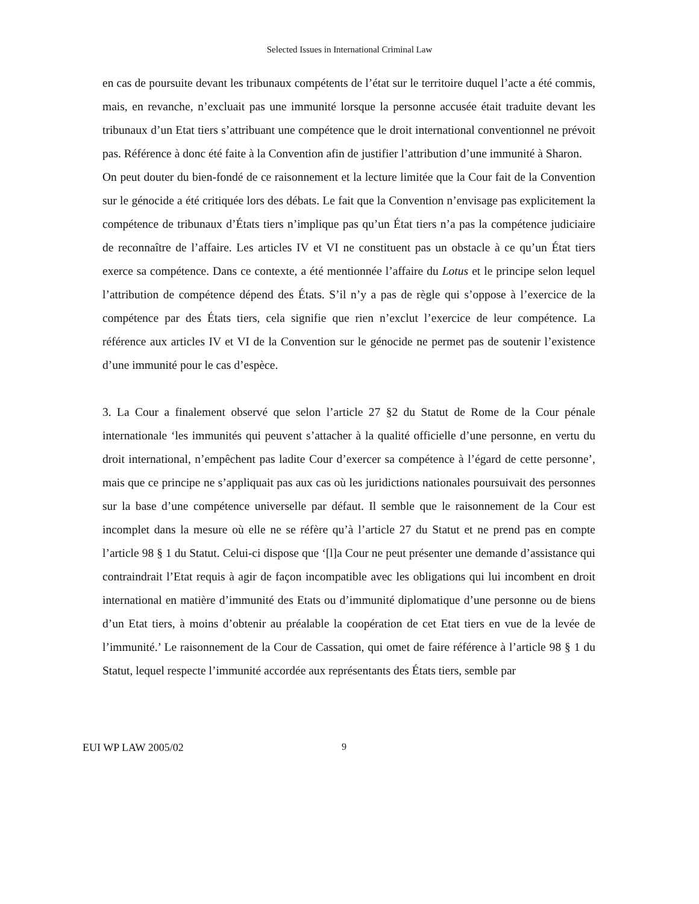Selected Issues in International Criminal Law
en cas de poursuite devant les tribunaux compétents de l’état sur le territoire duquel l’acte a été commis, mais, en revanche, n’excluait pas une immunité lorsque la personne accusée était traduite devant les tribunaux d’un Etat tiers s’attribuant une compétence que le droit international conventionnel ne prévoit pas. Référence à donc été faite à la Convention afin de justifier l’attribution d’une immunité à Sharon.
On peut douter du bien-fondé de ce raisonnement et la lecture limitée que la Cour fait de la Convention sur le génocide a été critiquée lors des débats. Le fait que la Convention n’envisage pas explicitement la compétence de tribunaux d’États tiers n’implique pas qu’un État tiers n’a pas la compétence judiciaire de reconnaître de l’affaire. Les articles IV et VI ne constituent pas un obstacle à ce qu’un État tiers exerce sa compétence. Dans ce contexte, a été mentionnée l’affaire du Lotus et le principe selon lequel l’attribution de compétence dépend des États. S’il n’y a pas de règle qui s’oppose à l’exercice de la compétence par des États tiers, cela signifie que rien n’exclut l’exercice de leur compétence. La référence aux articles IV et VI de la Convention sur le génocide ne permet pas de soutenir l’existence d’une immunité pour le cas d’espèce.
3. La Cour a finalement observé que selon l’article 27 §2 du Statut de Rome de la Cour pénale internationale ‘les immunités qui peuvent s’attacher à la qualité officielle d’une personne, en vertu du droit international, n’empêchent pas ladite Cour d’exercer sa compétence à l’égard de cette personne’, mais que ce principe ne s’appliquait pas aux cas où les juridictions nationales poursuivait des personnes sur la base d’une compétence universelle par défaut. Il semble que le raisonnement de la Cour est incomplet dans la mesure où elle ne se réfère qu’à l’article 27 du Statut et ne prend pas en compte l’article 98 § 1 du Statut. Celui-ci dispose que ‘[l]a Cour ne peut présenter une demande d’assistance qui contraindrait l’Etat requis à agir de façon incompatible avec les obligations qui lui incombent en droit international en matière d’immunité des Etats ou d’immunité diplomatique d’une personne ou de biens d’un Etat tiers, à moins d’obtenir au préalable la coopération de cet Etat tiers en vue de la levée de l’immunité.’ Le raisonnement de la Cour de Cassation, qui omet de faire référence à l’article 98 § 1 du Statut, lequel respecte l’immunité accordée aux représentants des États tiers, semble par
EUI WP LAW 2005/02 9